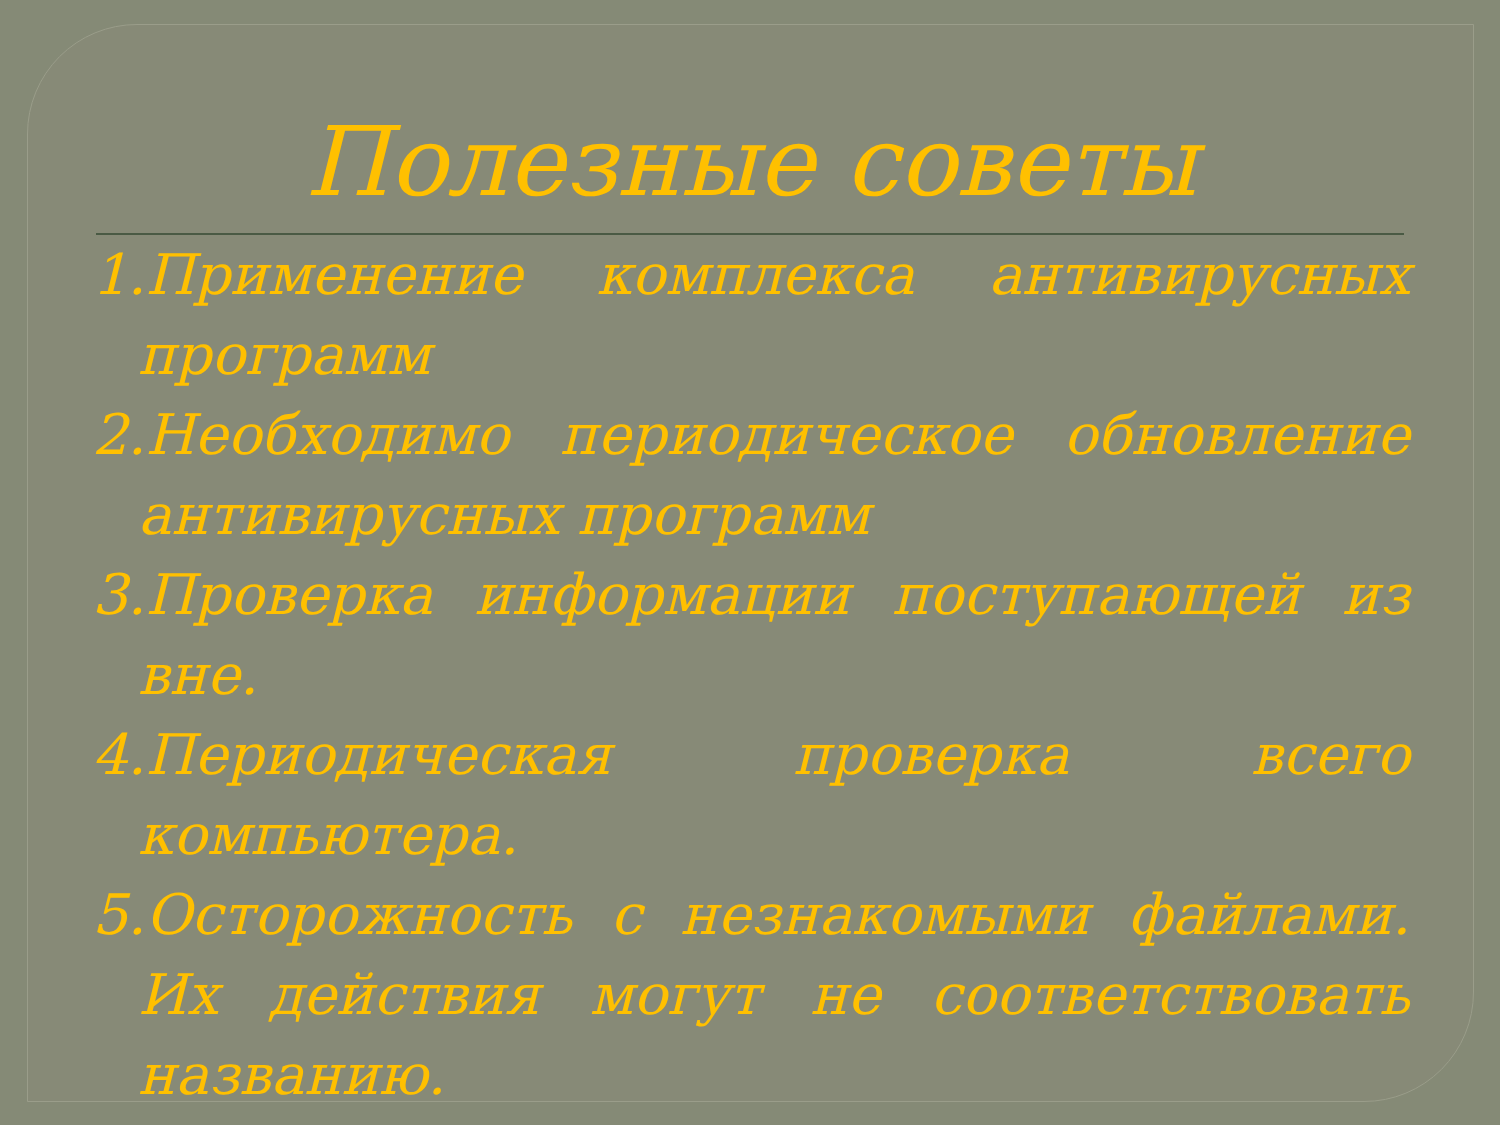Полезные советы
1.Применение комплекса антивирусных программ
2.Необходимо периодическое обновление антивирусных программ
3.Проверка информации поступающей из вне.
4.Периодическая проверка всего компьютера.
5.Осторожность с незнакомыми файлами. Их действия могут не соответствовать названию.